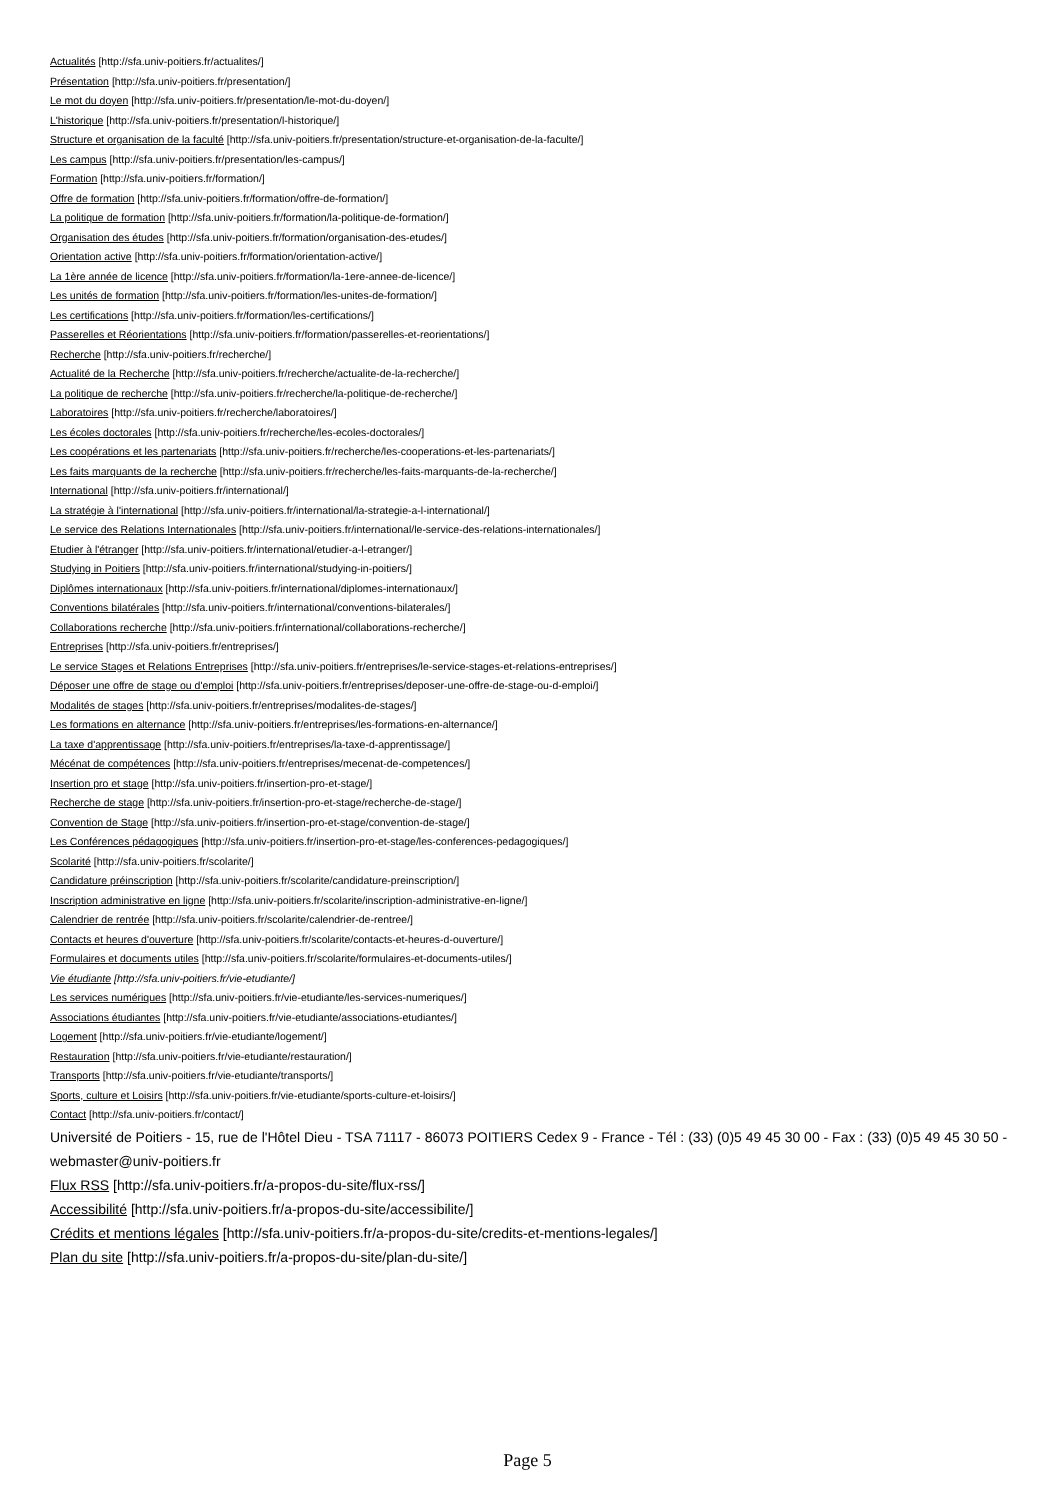Actualités [http://sfa.univ-poitiers.fr/actualites/]
Présentation [http://sfa.univ-poitiers.fr/presentation/]
Le mot du doyen [http://sfa.univ-poitiers.fr/presentation/le-mot-du-doyen/]
L'historique [http://sfa.univ-poitiers.fr/presentation/l-historique/]
Structure et organisation de la faculté [http://sfa.univ-poitiers.fr/presentation/structure-et-organisation-de-la-faculte/]
Les campus [http://sfa.univ-poitiers.fr/presentation/les-campus/]
Formation [http://sfa.univ-poitiers.fr/formation/]
Offre de formation [http://sfa.univ-poitiers.fr/formation/offre-de-formation/]
La politique de formation [http://sfa.univ-poitiers.fr/formation/la-politique-de-formation/]
Organisation des études [http://sfa.univ-poitiers.fr/formation/organisation-des-etudes/]
Orientation active [http://sfa.univ-poitiers.fr/formation/orientation-active/]
La 1ère année de licence [http://sfa.univ-poitiers.fr/formation/la-1ere-annee-de-licence/]
Les unités de formation [http://sfa.univ-poitiers.fr/formation/les-unites-de-formation/]
Les certifications [http://sfa.univ-poitiers.fr/formation/les-certifications/]
Passerelles et Réorientations [http://sfa.univ-poitiers.fr/formation/passerelles-et-reorientations/]
Recherche [http://sfa.univ-poitiers.fr/recherche/]
Actualité de la Recherche [http://sfa.univ-poitiers.fr/recherche/actualite-de-la-recherche/]
La politique de recherche [http://sfa.univ-poitiers.fr/recherche/la-politique-de-recherche/]
Laboratoires [http://sfa.univ-poitiers.fr/recherche/laboratoires/]
Les écoles doctorales [http://sfa.univ-poitiers.fr/recherche/les-ecoles-doctorales/]
Les coopérations et les partenariats [http://sfa.univ-poitiers.fr/recherche/les-cooperations-et-les-partenariats/]
Les faits marquants de la recherche [http://sfa.univ-poitiers.fr/recherche/les-faits-marquants-de-la-recherche/]
International [http://sfa.univ-poitiers.fr/international/]
La stratégie à l'international [http://sfa.univ-poitiers.fr/international/la-strategie-a-l-international/]
Le service des Relations Internationales [http://sfa.univ-poitiers.fr/international/le-service-des-relations-internationales/]
Etudier à l'étranger [http://sfa.univ-poitiers.fr/international/etudier-a-l-etranger/]
Studying in Poitiers [http://sfa.univ-poitiers.fr/international/studying-in-poitiers/]
Diplômes internationaux [http://sfa.univ-poitiers.fr/international/diplomes-internationaux/]
Conventions bilatérales [http://sfa.univ-poitiers.fr/international/conventions-bilaterales/]
Collaborations recherche [http://sfa.univ-poitiers.fr/international/collaborations-recherche/]
Entreprises [http://sfa.univ-poitiers.fr/entreprises/]
Le service Stages et Relations Entreprises [http://sfa.univ-poitiers.fr/entreprises/le-service-stages-et-relations-entreprises/]
Déposer une offre de stage ou d'emploi [http://sfa.univ-poitiers.fr/entreprises/deposer-une-offre-de-stage-ou-d-emploi/]
Modalités de stages [http://sfa.univ-poitiers.fr/entreprises/modalites-de-stages/]
Les formations en alternance [http://sfa.univ-poitiers.fr/entreprises/les-formations-en-alternance/]
La taxe d'apprentissage [http://sfa.univ-poitiers.fr/entreprises/la-taxe-d-apprentissage/]
Mécénat de compétences [http://sfa.univ-poitiers.fr/entreprises/mecenat-de-competences/]
Insertion pro et stage [http://sfa.univ-poitiers.fr/insertion-pro-et-stage/]
Recherche de stage [http://sfa.univ-poitiers.fr/insertion-pro-et-stage/recherche-de-stage/]
Convention de Stage [http://sfa.univ-poitiers.fr/insertion-pro-et-stage/convention-de-stage/]
Les Conférences pédagogiques [http://sfa.univ-poitiers.fr/insertion-pro-et-stage/les-conferences-pedagogiques/]
Scolarité [http://sfa.univ-poitiers.fr/scolarite/]
Candidature préinscription [http://sfa.univ-poitiers.fr/scolarite/candidature-preinscription/]
Inscription administrative en ligne [http://sfa.univ-poitiers.fr/scolarite/inscription-administrative-en-ligne/]
Calendrier de rentrée [http://sfa.univ-poitiers.fr/scolarite/calendrier-de-rentree/]
Contacts et heures d'ouverture [http://sfa.univ-poitiers.fr/scolarite/contacts-et-heures-d-ouverture/]
Formulaires et documents utiles [http://sfa.univ-poitiers.fr/scolarite/formulaires-et-documents-utiles/]
Vie étudiante [http://sfa.univ-poitiers.fr/vie-etudiante/]
Les services numériques [http://sfa.univ-poitiers.fr/vie-etudiante/les-services-numeriques/]
Associations étudiantes [http://sfa.univ-poitiers.fr/vie-etudiante/associations-etudiantes/]
Logement [http://sfa.univ-poitiers.fr/vie-etudiante/logement/]
Restauration [http://sfa.univ-poitiers.fr/vie-etudiante/restauration/]
Transports [http://sfa.univ-poitiers.fr/vie-etudiante/transports/]
Sports, culture et Loisirs [http://sfa.univ-poitiers.fr/vie-etudiante/sports-culture-et-loisirs/]
Contact [http://sfa.univ-poitiers.fr/contact/]
Université de Poitiers - 15, rue de l'Hôtel Dieu - TSA 71117 - 86073 POITIERS Cedex 9 - France - Tél : (33) (0)5 49 45 30 00 - Fax : (33) (0)5 49 45 30 50 - webmaster@univ-poitiers.fr
Flux RSS [http://sfa.univ-poitiers.fr/a-propos-du-site/flux-rss/]
Accessibilité [http://sfa.univ-poitiers.fr/a-propos-du-site/accessibilite/]
Crédits et mentions légales [http://sfa.univ-poitiers.fr/a-propos-du-site/credits-et-mentions-legales/]
Plan du site [http://sfa.univ-poitiers.fr/a-propos-du-site/plan-du-site/]
Page 5